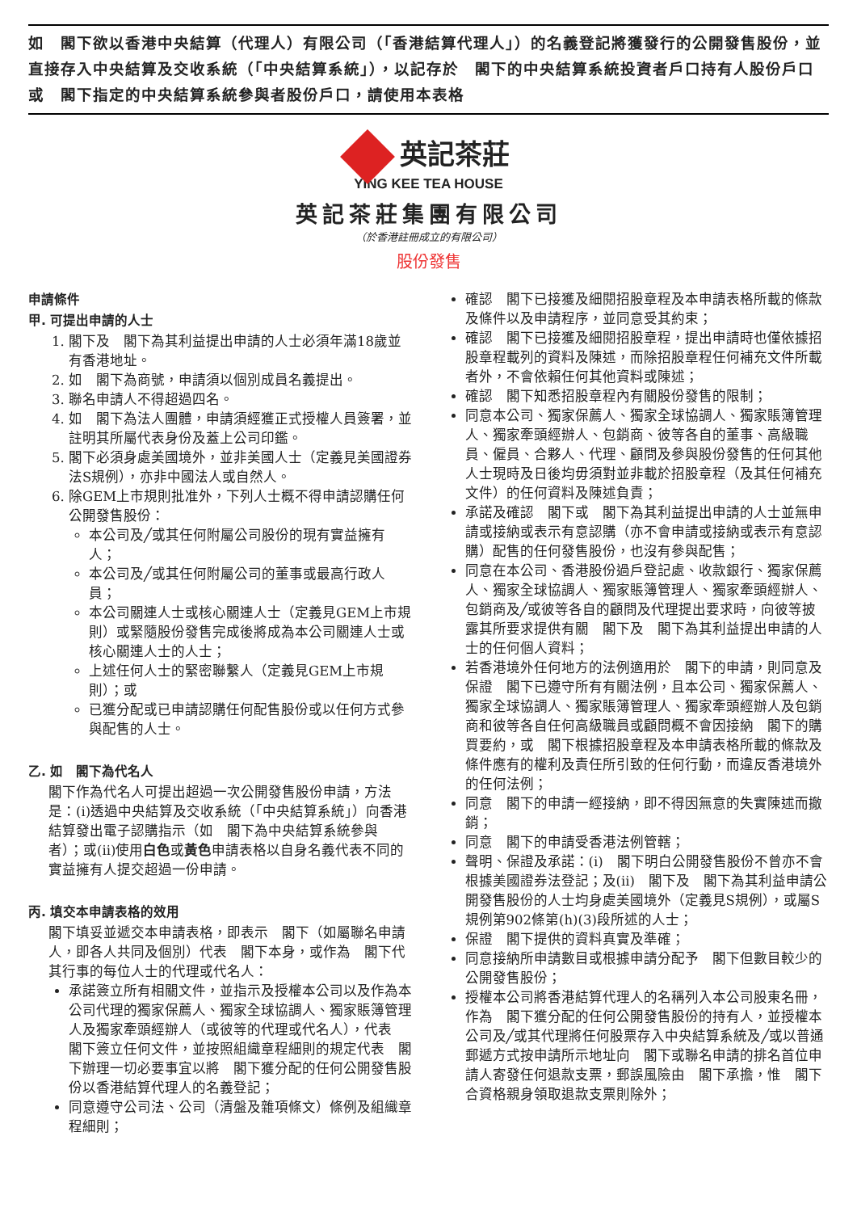如　閣下欲以香港中央結算（代理人）有限公司（「香港結算代理人」）的名義登記將獲發行的公開發售股份，並直接存入中央結算及交收系統（「中央結算系統」），以記存於　閣下的中央結算系統投資者戶口持有人股份戶口或　閣下指定的中央結算系統參與者股份戶口，請使用本表格
英記茶莊
YING KEE TEA HOUSE
英記茶莊集團有限公司
（於香港註冊成立的有限公司）
股份發售
申請條件
甲. 可提出申請的人士
1. 閣下及　閣下為其利益提出申請的人士必須年滿18歲並有香港地址。
2. 如　閣下為商號，申請須以個別成員名義提出。
3. 聯名申請人不得超過四名。
4. 如　閣下為法人團體，申請須經獲正式授權人員簽署，並註明其所屬代表身份及蓋上公司印鑑。
5. 閣下必須身處美國境外，並非美國人士（定義見美國證券法S規例），亦非中國法人或自然人。
6. 除GEM上市規則批准外，下列人士概不得申請認購任何公開發售股份：
本公司及╱或其任何附屬公司股份的現有實益擁有人；
本公司及╱或其任何附屬公司的董事或最高行政人員；
本公司關連人士或核心關連人士（定義見GEM上市規則）或緊隨股份發售完成後將成為本公司關連人士或核心關連人士的人士；
上述任何人士的緊密聯繫人（定義見GEM上市規則）；或
已獲分配或已申請認購任何配售股份或以任何方式參與配售的人士。
乙. 如　閣下為代名人
閣下作為代名人可提出超過一次公開發售股份申請，方法是：(i)透過中央結算及交收系統（「中央結算系統」）向香港結算發出電子認購指示（如　閣下為中央結算系統參與者）；或(ii)使用白色或黃色申請表格以自身名義代表不同的實益擁有人提交超過一份申請。
丙. 填交本申請表格的效用
閣下填妥並遞交本申請表格，即表示　閣下（如屬聯名申請人，即各人共同及個別）代表　閣下本身，或作為　閣下代其行事的每位人士的代理或代名人：
承諾簽立所有相關文件，並指示及授權本公司以及作為本公司代理的獨家保薦人、獨家全球協調人、獨家賬簿管理人及獨家牽頭經辦人（或彼等的代理或代名人），代表　閣下簽立任何文件，並按照組織章程細則的規定代表　閣下辦理一切必要事宜以將　閣下獲分配的任何公開發售股份以香港結算代理人的名義登記；
同意遵守公司法、公司（清盤及雜項條文）條例及組織章程細則；
確認　閣下已接獲及細閱招股章程及本申請表格所載的條款及條件以及申請程序，並同意受其約束；
確認　閣下已接獲及細閱招股章程，提出申請時也僅依據招股章程載列的資料及陳述，而除招股章程任何補充文件所載者外，不會依賴任何其他資料或陳述；
確認　閣下知悉招股章程內有關股份發售的限制；
同意本公司、獨家保薦人、獨家全球協調人、獨家賬簿管理人、獨家牽頭經辦人、包銷商、彼等各自的董事、高級職員、僱員、合夥人、代理、顧問及參與股份發售的任何其他人士現時及日後均毋須對並非載於招股章程（及其任何補充文件）的任何資料及陳述負責；
承諾及確認　閣下或　閣下為其利益提出申請的人士並無申請或接納或表示有意認購（亦不會申請或接納或表示有意認購）配售的任何發售股份，也沒有參與配售；
同意在本公司、香港股份過戶登記處、收款銀行、獨家保薦人、獨家全球協調人、獨家賬簿管理人、獨家牽頭經辦人、包銷商及╱或彼等各自的顧問及代理提出要求時，向彼等披露其所要求提供有關　閣下及　閣下為其利益提出申請的人士的任何個人資料；
若香港境外任何地方的法例適用於　閣下的申請，則同意及保證　閣下已遵守所有有關法例，且本公司、獨家保薦人、獨家全球協調人、獨家賬簿管理人、獨家牽頭經辦人及包銷商和彼等各自任何高級職員或顧問概不會因接納　閣下的購買要約，或　閣下根據招股章程及本申請表格所載的條款及條件應有的權利及責任所引致的任何行動，而違反香港境外的任何法例；
同意　閣下的申請一經接納，即不得因無意的失實陳述而撤銷；
同意　閣下的申請受香港法例管轄；
聲明、保證及承諾：(i)　閣下明白公開發售股份不曾亦不會根據美國證券法登記；及(ii)　閣下及　閣下為其利益申請公開發售股份的人士均身處美國境外（定義見S規例），或屬S規例第902條第(h)(3)段所述的人士；
保證　閣下提供的資料真實及準確；
同意接納所申請數目或根據申請分配予　閣下但數目較少的公開發售股份；
授權本公司將香港結算代理人的名稱列入本公司股東名冊，作為　閣下獲分配的任何公開發售股份的持有人，並授權本公司及╱或其代理將任何股票存入中央結算系統及╱或以普通郵遞方式按申請所示地址向　閣下或聯名申請的排名首位申請人寄發任何退款支票，郵誤風險由　閣下承擔，惟　閣下合資格親身領取退款支票則除外；